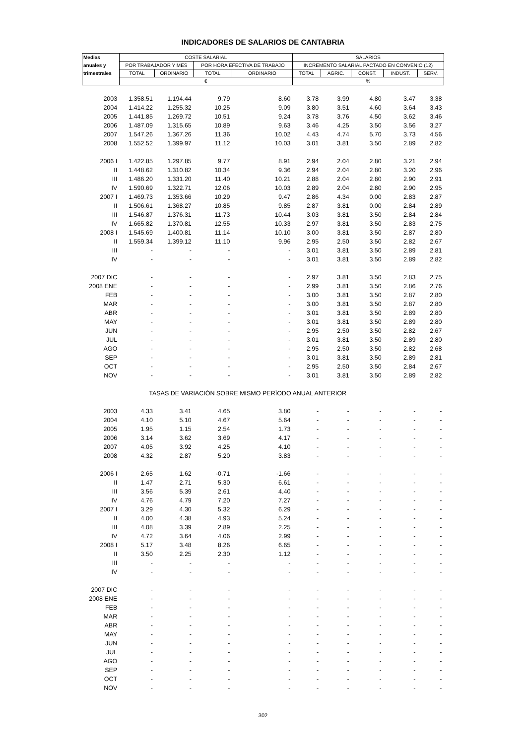INDICADORES DE SALARIOS DE CANTABRIA
| Medias | COSTE SALARIAL | | | | SALARIOS | | | | |
| --- | --- | --- | --- | --- | --- | --- | --- | --- | --- |
| anuales y | POR TRABAJADOR Y MES | | POR HORA EFECTIVA DE TRABAJO | | INCREMENTO SALARIAL PACTADO EN CONVENIO (12) | | | | |
| trimestrales | TOTAL | ORDINARIO | TOTAL | ORDINARIO | TOTAL | AGRIC. | CONST. | INDUST. | SERV. |
| | € | | | | % | | | | |
| 2003 | 1.358.51 | 1.194.44 | 9.79 | 8.60 | 3.78 | 3.99 | 4.80 | 3.47 | 3.38 |
| 2004 | 1.414.22 | 1.255.32 | 10.25 | 9.09 | 3.80 | 3.51 | 4.60 | 3.64 | 3.43 |
| 2005 | 1.441.85 | 1.269.72 | 10.51 | 9.24 | 3.78 | 3.76 | 4.50 | 3.62 | 3.46 |
| 2006 | 1.487.09 | 1.315.65 | 10.89 | 9.63 | 3.46 | 4.25 | 3.50 | 3.56 | 3.27 |
| 2007 | 1.547.26 | 1.367.26 | 11.36 | 10.02 | 4.43 | 4.74 | 5.70 | 3.73 | 4.56 |
| 2008 | 1.552.52 | 1.399.97 | 11.12 | 10.03 | 3.01 | 3.81 | 3.50 | 2.89 | 2.82 |
| 2006 I | 1.422.85 | 1.297.85 | 9.77 | 8.91 | 2.94 | 2.04 | 2.80 | 3.21 | 2.94 |
| II | 1.448.62 | 1.310.82 | 10.34 | 9.36 | 2.94 | 2.04 | 2.80 | 3.20 | 2.96 |
| III | 1.486.20 | 1.331.20 | 11.40 | 10.21 | 2.88 | 2.04 | 2.80 | 2.90 | 2.91 |
| IV | 1.590.69 | 1.322.71 | 12.06 | 10.03 | 2.89 | 2.04 | 2.80 | 2.90 | 2.95 |
| 2007 I | 1.469.73 | 1.353.66 | 10.29 | 9.47 | 2.86 | 4.34 | 0.00 | 2.83 | 2.87 |
| II | 1.506.61 | 1.368.27 | 10.85 | 9.85 | 2.87 | 3.81 | 0.00 | 2.84 | 2.89 |
| III | 1.546.87 | 1.376.31 | 11.73 | 10.44 | 3.03 | 3.81 | 3.50 | 2.84 | 2.84 |
| IV | 1.665.82 | 1.370.81 | 12.55 | 10.33 | 2.97 | 3.81 | 3.50 | 2.83 | 2.75 |
| 2008 I | 1.545.69 | 1.400.81 | 11.14 | 10.10 | 3.00 | 3.81 | 3.50 | 2.87 | 2.80 |
| II | 1.559.34 | 1.399.12 | 11.10 | 9.96 | 2.95 | 2.50 | 3.50 | 2.82 | 2.67 |
| III | - | - | - | - | 3.01 | 3.81 | 3.50 | 2.89 | 2.81 |
| IV | - | - | - | - | 3.01 | 3.81 | 3.50 | 2.89 | 2.82 |
| 2007 DIC | - | - | - | - | 2.97 | 3.81 | 3.50 | 2.83 | 2.75 |
| 2008 ENE | - | - | - | - | 2.99 | 3.81 | 3.50 | 2.86 | 2.76 |
| FEB | - | - | - | - | 3.00 | 3.81 | 3.50 | 2.87 | 2.80 |
| MAR | - | - | - | - | 3.00 | 3.81 | 3.50 | 2.87 | 2.80 |
| ABR | - | - | - | - | 3.01 | 3.81 | 3.50 | 2.89 | 2.80 |
| MAY | - | - | - | - | 3.01 | 3.81 | 3.50 | 2.89 | 2.80 |
| JUN | - | - | - | - | 2.95 | 2.50 | 3.50 | 2.82 | 2.67 |
| JUL | - | - | - | - | 3.01 | 3.81 | 3.50 | 2.89 | 2.80 |
| AGO | - | - | - | - | 2.95 | 2.50 | 3.50 | 2.82 | 2.68 |
| SEP | - | - | - | - | 3.01 | 3.81 | 3.50 | 2.89 | 2.81 |
| OCT | - | - | - | - | 2.95 | 2.50 | 3.50 | 2.84 | 2.67 |
| NOV | - | - | - | - | 3.01 | 3.81 | 3.50 | 2.89 | 2.82 |
| | TASAS DE VARIACIÓN SOBRE MISMO PERÍODO ANUAL ANTERIOR | | | | | | | | |
| 2003 | 4.33 | 3.41 | 4.65 | 3.80 | - | - | - | - | - |
| 2004 | 4.10 | 5.10 | 4.67 | 5.64 | - | - | - | - | - |
| 2005 | 1.95 | 1.15 | 2.54 | 1.73 | - | - | - | - | - |
| 2006 | 3.14 | 3.62 | 3.69 | 4.17 | - | - | - | - | - |
| 2007 | 4.05 | 3.92 | 4.25 | 4.10 | - | - | - | - | - |
| 2008 | 4.32 | 2.87 | 5.20 | 3.83 | - | - | - | - | - |
| 2006 I | 2.65 | 1.62 | -0.71 | -1.66 | - | - | - | - | - |
| II | 1.47 | 2.71 | 5.30 | 6.61 | - | - | - | - | - |
| III | 3.56 | 5.39 | 2.61 | 4.40 | - | - | - | - | - |
| IV | 4.76 | 4.79 | 7.20 | 7.27 | - | - | - | - | - |
| 2007 I | 3.29 | 4.30 | 5.32 | 6.29 | - | - | - | - | - |
| II | 4.00 | 4.38 | 4.93 | 5.24 | - | - | - | - | - |
| III | 4.08 | 3.39 | 2.89 | 2.25 | - | - | - | - | - |
| IV | 4.72 | 3.64 | 4.06 | 2.99 | - | - | - | - | - |
| 2008 I | 5.17 | 3.48 | 8.26 | 6.65 | - | - | - | - | - |
| II | 3.50 | 2.25 | 2.30 | 1.12 | - | - | - | - | - |
| III | - | - | - | - | - | - | - | - | - |
| IV | - | - | - | - | - | - | - | - | - |
| 2007 DIC | - | - | - | - | - | - | - | - | - |
| 2008 ENE | - | - | - | - | - | - | - | - | - |
| FEB | - | - | - | - | - | - | - | - | - |
| MAR | - | - | - | - | - | - | - | - | - |
| ABR | - | - | - | - | - | - | - | - | - |
| MAY | - | - | - | - | - | - | - | - | - |
| JUN | - | - | - | - | - | - | - | - | - |
| JUL | - | - | - | - | - | - | - | - | - |
| AGO | - | - | - | - | - | - | - | - | - |
| SEP | - | - | - | - | - | - | - | - | - |
| OCT | - | - | - | - | - | - | - | - | - |
| NOV | - | - | - | - | - | - | - | - | - |
302